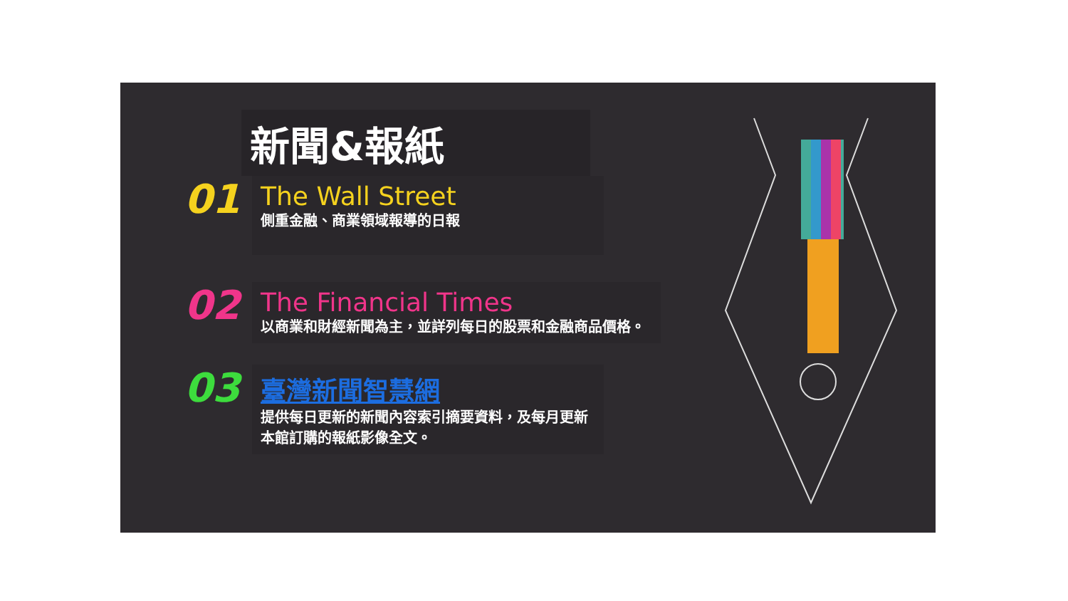新聞&報紙
01
The Wall Street
側重金融、商業領域報導的日報
02
The Financial Times
以商業和財經新聞為主，並詳列每日的股票和金融商品價格。
03
臺灣新聞智慧網
提供每日更新的新聞內容索引摘要資料，及每月更新本館訂購的報紙影像全文。